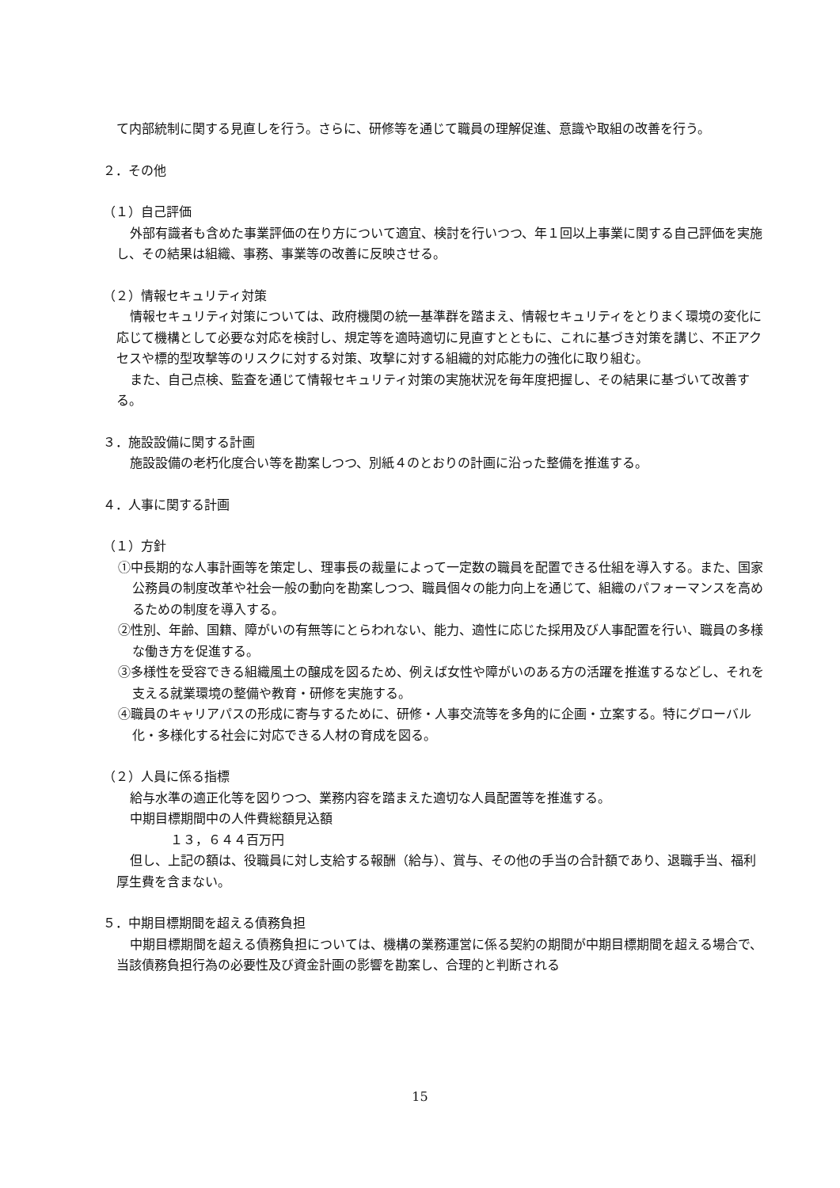て内部統制に関する見直しを行う。さらに、研修等を通じて職員の理解促進、意識や取組の改善を行う。
２．その他
（１）自己評価
外部有識者も含めた事業評価の在り方について適宜、検討を行いつつ、年１回以上事業に関する自己評価を実施し、その結果は組織、事務、事業等の改善に反映させる。
（２）情報セキュリティ対策
情報セキュリティ対策については、政府機関の統一基準群を踏まえ、情報セキュリティをとりまく環境の変化に応じて機構として必要な対応を検討し、規定等を適時適切に見直すとともに、これに基づき対策を講じ、不正アクセスや標的型攻撃等のリスクに対する対策、攻撃に対する組織的対応能力の強化に取り組む。
また、自己点検、監査を通じて情報セキュリティ対策の実施状況を毎年度把握し、その結果に基づいて改善する。
３．施設設備に関する計画
施設設備の老朽化度合い等を勘案しつつ、別紙４のとおりの計画に沿った整備を推進する。
４．人事に関する計画
（１）方針
①中長期的な人事計画等を策定し、理事長の裁量によって一定数の職員を配置できる仕組を導入する。また、国家公務員の制度改革や社会一般の動向を勘案しつつ、職員個々の能力向上を通じて、組織のパフォーマンスを高めるための制度を導入する。
②性別、年齢、国籍、障がいの有無等にとらわれない、能力、適性に応じた採用及び人事配置を行い、職員の多様な働き方を促進する。
③多様性を受容できる組織風土の醸成を図るため、例えば女性や障がいのある方の活躍を推進するなどし、それを支える就業環境の整備や教育・研修を実施する。
④職員のキャリアパスの形成に寄与するために、研修・人事交流等を多角的に企画・立案する。特にグローバル化・多様化する社会に対応できる人材の育成を図る。
（２）人員に係る指標
給与水準の適正化等を図りつつ、業務内容を踏まえた適切な人員配置等を推進する。
中期目標期間中の人件費総額見込額
１３，６４４百万円
但し、上記の額は、役職員に対し支給する報酬（給与）、賞与、その他の手当の合計額であり、退職手当、福利厚生費を含まない。
５．中期目標期間を超える債務負担
中期目標期間を超える債務負担については、機構の業務運営に係る契約の期間が中期目標期間を超える場合で、当該債務負担行為の必要性及び資金計画の影響を勘案し、合理的と判断される
15